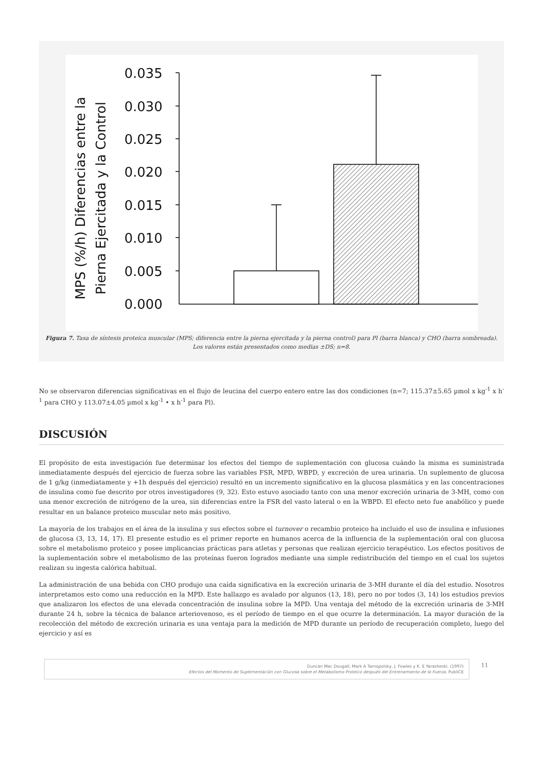MPS (%/h) Diferencias entre la
Pierna Ejercitada y la Control
0.035
0.030
0.025
0.020
0.015
0.010
0.005
0.000
Figura 7. Tasa de síntesis proteica muscular (MPS; diferencia entre la pierna ejercitada y la pierna control) para Pl (barra blanca) y CHO (barra sombreada). Los valores están presentados como medias ±DS; n=8.
No se observaron diferencias significativas en el flujo de leucina del cuerpo entero entre las dos condiciones (n=7; 115.37±5.65 µmol x kg<sup>-1</sup> x h<sup>-1</sup> para CHO y 113.07±4.05 µmol x kg<sup>-1</sup> • x h<sup>-1</sup> para Pl).
DISCUSIÓN
El propósito de esta investigación fue determinar los efectos del tiempo de suplementación con glucosa cuándo la misma es suministrada inmediatamente después del ejercicio de fuerza sobre las variables FSR, MPD, WBPD, y excreción de urea urinaria. Un suplemento de glucosa de 1 g/kg (inmediatamente y +1h después del ejercicio) resultó en un incremento significativo en la glucosa plasmática y en las concentraciones de insulina como fue descrito por otros investigadores (9, 32). Esto estuvo asociado tanto con una menor excreción urinaria de 3-MH, como con una menor excreción de nitrógeno de la urea, sin diferencias entre la FSR del vasto lateral o en la WBPD. El efecto neto fue anabólico y puede resultar en un balance proteico muscular neto más positivo.
La mayoría de los trabajos en el área de la insulina y sus efectos sobre el turnover o recambio proteico ha incluido el uso de insulina e infusiones de glucosa (3, 13, 14, 17). El presente estudio es el primer reporte en humanos acerca de la influencia de la suplementación oral con glucosa sobre el metabolismo proteico y posee implicancias prácticas para atletas y personas que realizan ejercicio terapéutico. Los efectos positivos de la suplementación sobre el metabolismo de las proteínas fueron logrados mediante una simple redistribución del tiempo en el cual los sujetos realizan su ingesta calórica habitual.
La administración de una bebida con CHO produjo una caída significativa en la excreción urinaria de 3-MH durante el día del estudio. Nosotros interpretamos esto como una reducción en la MPD. Este hallazgo es avalado por algunos (13, 18), pero no por todos (3, 14) los estudios previos que analizaron los efectos de una elevada concentración de insulina sobre la MPD. Una ventaja del método de la excreción urinaria de 3-MH durante 24 h, sobre la técnica de balance arteriovenoso, es el período de tiempo en el que ocurre la determinación. La mayor duración de la recolección del método de excreción urinaria es una ventaja para la medición de MPD durante un período de recuperación completo, luego del ejercicio y así es
Duncan Mac Dougall, Mark A Tarnopolsky, J. Fowles y K. E Yarasheski. (1997)
Efectos del Momento de Suplementación con Glucosa sobre el Metabolismo Proteico después del Entrenamiento de la Fuerza. PubliCE
11